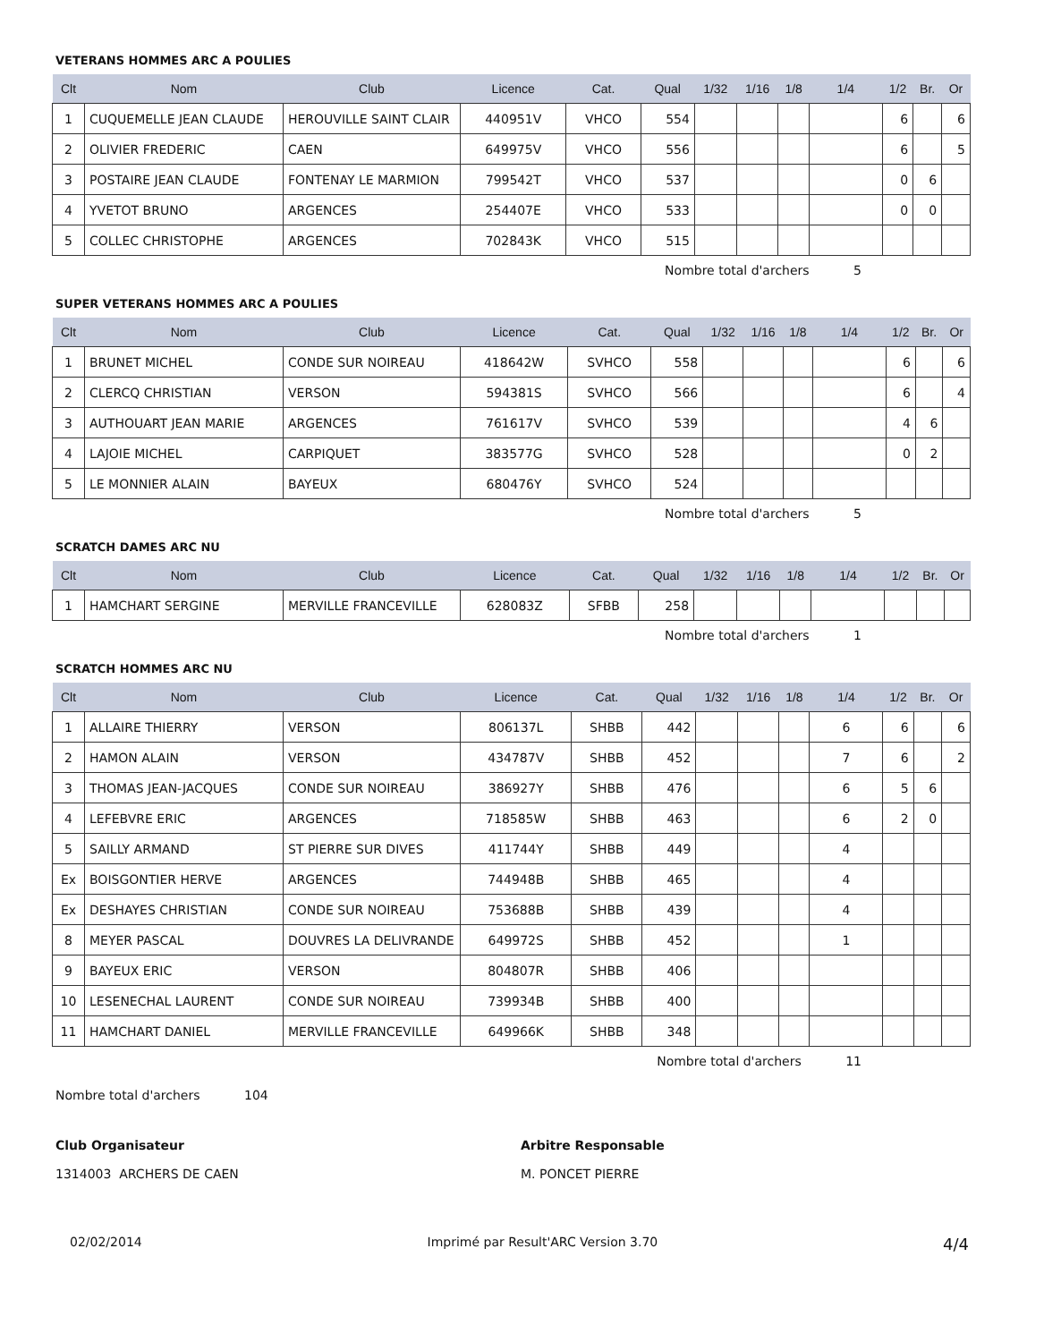VETERANS HOMMES ARC A POULIES
| Clt | Nom | Club | Licence | Cat. | Qual | 1/32 | 1/16 | 1/8 | 1/4 | 1/2 | Br. | Or |
| --- | --- | --- | --- | --- | --- | --- | --- | --- | --- | --- | --- | --- |
| 1 | CUQUEMELLE JEAN CLAUDE | HEROUVILLE SAINT CLAIR | 440951V | VHCO | 554 | | | | | 6 | | 6 |
| 2 | OLIVIER FREDERIC | CAEN | 649975V | VHCO | 556 | | | | | 6 | | 5 |
| 3 | POSTAIRE JEAN CLAUDE | FONTENAY LE MARMION | 799542T | VHCO | 537 | | | | | 0 | 6 | |
| 4 | YVETOT BRUNO | ARGENCES | 254407E | VHCO | 533 | | | | | 0 | 0 | |
| 5 | COLLEC CHRISTOPHE | ARGENCES | 702843K | VHCO | 515 | | | | | | | |
Nombre total d'archers 5
SUPER VETERANS HOMMES ARC A POULIES
| Clt | Nom | Club | Licence | Cat. | Qual | 1/32 | 1/16 | 1/8 | 1/4 | 1/2 | Br. | Or |
| --- | --- | --- | --- | --- | --- | --- | --- | --- | --- | --- | --- | --- |
| 1 | BRUNET MICHEL | CONDE SUR NOIREAU | 418642W | SVHCO | 558 | | | | | 6 | | 6 |
| 2 | CLERCQ CHRISTIAN | VERSON | 594381S | SVHCO | 566 | | | | | 6 | | 4 |
| 3 | AUTHOUART JEAN MARIE | ARGENCES | 761617V | SVHCO | 539 | | | | | 4 | 6 | |
| 4 | LAJOIE MICHEL | CARPIQUET | 383577G | SVHCO | 528 | | | | | 0 | 2 | |
| 5 | LE MONNIER ALAIN | BAYEUX | 680476Y | SVHCO | 524 | | | | | | | |
Nombre total d'archers 5
SCRATCH DAMES ARC NU
| Clt | Nom | Club | Licence | Cat. | Qual | 1/32 | 1/16 | 1/8 | 1/4 | 1/2 | Br. | Or |
| --- | --- | --- | --- | --- | --- | --- | --- | --- | --- | --- | --- | --- |
| 1 | HAMCHART SERGINE | MERVILLE FRANCEVILLE | 628083Z | SFBB | 258 | | | | | | | |
Nombre total d'archers 1
SCRATCH HOMMES ARC NU
| Clt | Nom | Club | Licence | Cat. | Qual | 1/32 | 1/16 | 1/8 | 1/4 | 1/2 | Br. | Or |
| --- | --- | --- | --- | --- | --- | --- | --- | --- | --- | --- | --- | --- |
| 1 | ALLAIRE THIERRY | VERSON | 806137L | SHBB | 442 | | | | 6 | 6 | | 6 |
| 2 | HAMON ALAIN | VERSON | 434787V | SHBB | 452 | | | | 7 | 6 | | 2 |
| 3 | THOMAS JEAN-JACQUES | CONDE SUR NOIREAU | 386927Y | SHBB | 476 | | | | 6 | 5 | 6 | |
| 4 | LEFEBVRE ERIC | ARGENCES | 718585W | SHBB | 463 | | | | 6 | 2 | 0 | |
| 5 | SAILLY ARMAND | ST PIERRE SUR DIVES | 411744Y | SHBB | 449 | | | | 4 | | | |
| Ex | BOISGONTIER HERVE | ARGENCES | 744948B | SHBB | 465 | | | | 4 | | | |
| Ex | DESHAYES CHRISTIAN | CONDE SUR NOIREAU | 753688B | SHBB | 439 | | | | 4 | | | |
| 8 | MEYER PASCAL | DOUVRES LA DELIVRANDE | 649972S | SHBB | 452 | | | | 1 | | | |
| 9 | BAYEUX ERIC | VERSON | 804807R | SHBB | 406 | | | | | | | |
| 10 | LESENECHAL LAURENT | CONDE SUR NOIREAU | 739934B | SHBB | 400 | | | | | | | |
| 11 | HAMCHART DANIEL | MERVILLE FRANCEVILLE | 649966K | SHBB | 348 | | | | | | | |
Nombre total d'archers 11
Nombre total d'archers 104
Club Organisateur
1314003 ARCHERS DE CAEN
Arbitre Responsable
M. PONCET PIERRE
02/02/2014 Imprimé par Result'ARC Version 3.70 4/4